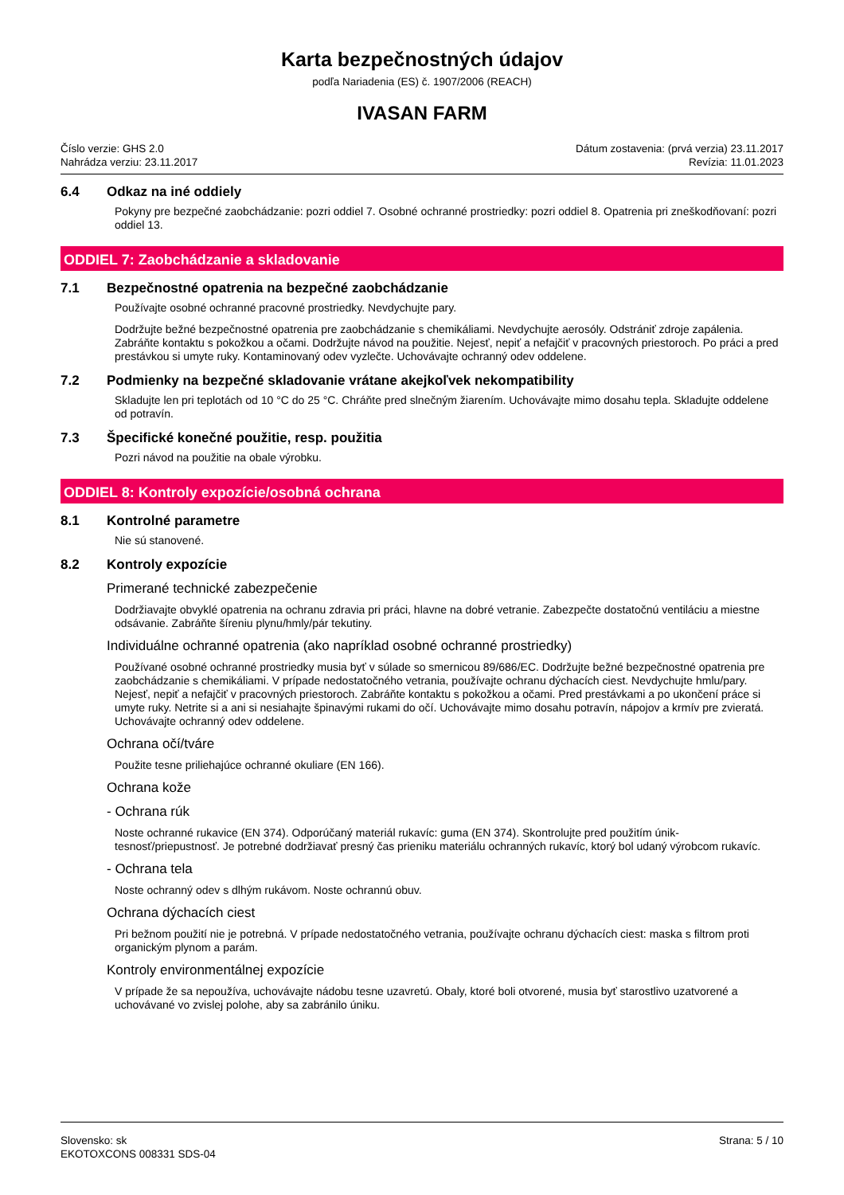Karta bezpečnostných údajov
podľa Nariadenia (ES) č. 1907/2006 (REACH)
IVASAN FARM
Číslo verzie: GHS 2.0
Nahrádza verziu: 23.11.2017
Dátum zostavenia: (prvá verzia) 23.11.2017
Revízia: 11.01.2023
6.4 Odkaz na iné oddiely
Pokyny pre bezpečné zaobchádzanie: pozri oddiel 7. Osobné ochranné prostriedky: pozri oddiel 8. Opatrenia pri zneškodňovaní: pozri oddiel 13.
ODDIEL 7: Zaobchádzanie a skladovanie
7.1 Bezpečnostné opatrenia na bezpečné zaobchádzanie
Používajte osobné ochranné pracovné prostriedky. Nevdychujte pary.
Dodržujte bežné bezpečnostné opatrenia pre zaobchádzanie s chemikáliami. Nevdychujte aerosóly. Odstrániť zdroje zapálenia. Zabráňte kontaktu s pokožkou a očami. Dodržujte návod na použitie. Nejesť, nepiť a nefajčiť v pracovných priestoroch. Po práci a pred prestávkou si umyte ruky. Kontaminovaný odev vyzlečte. Uchovávajte ochranný odev oddelene.
7.2 Podmienky na bezpečné skladovanie vrátane akejkoľvek nekompatibility
Skladujte len pri teplotách od 10 °C do 25 °C. Chráňte pred slnečným žiarením. Uchovávajte mimo dosahu tepla. Skladujte oddelene od potravín.
7.3 Špecifické konečné použitie, resp. použitia
Pozri návod na použitie na obale výrobku.
ODDIEL 8: Kontroly expozície/osobná ochrana
8.1 Kontrolné parametre
Nie sú stanovené.
8.2 Kontroly expozície
Primerané technické zabezpečenie
Dodržiavajte obvyklé opatrenia na ochranu zdravia pri práci, hlavne na dobré vetranie. Zabezpečte dostatočnú ventiláciu a miestne odsávanie. Zabráňte šíreniu plynu/hmly/pár tekutiny.
Individuálne ochranné opatrenia (ako napríklad osobné ochranné prostriedky)
Používané osobné ochranné prostriedky musia byť v súlade so smernicou 89/686/EC. Dodržujte bežné bezpečnostné opatrenia pre zaobchádzanie s chemikáliami. V prípade nedostatočného vetrania, používajte ochranu dýchacích ciest. Nevdychujte hmlu/pary. Nejesť, nepiť a nefajčiť v pracovných priestoroch. Zabráňte kontaktu s pokožkou a očami. Pred prestávkami a po ukončení práce si umyte ruky. Netrite si a ani si nesiahajte špinavými rukami do očí. Uchovávajte mimo dosahu potravín, nápojov a krmív pre zvieratá. Uchovávajte ochranný odev oddelene.
Ochrana očí/tváre
Použite tesne priliehajúce ochranné okuliare (EN 166).
Ochrana kože
- Ochrana rúk
Noste ochranné rukavice (EN 374). Odporúčaný materiál rukavíc: guma (EN 374). Skontrolujte pred použitím únik-tesnosť/priepustnosť. Je potrebné dodržiavať presný čas prieniku materiálu ochranných rukavíc, ktorý bol udaný výrobcom rukavíc.
- Ochrana tela
Noste ochranný odev s dlhým rukávom. Noste ochrannú obuv.
Ochrana dýchacích ciest
Pri bežnom použití nie je potrebná. V prípade nedostatočného vetrania, používajte ochranu dýchacích ciest: maska s filtrom proti organickým plynom a parám.
Kontroly environmentálnej expozície
V prípade že sa nepoužíva, uchovávajte nádobu tesne uzavretú. Obaly, ktoré boli otvorené, musia byť starostlivo uzatvorené a uchovávané vo zvislej polohe, aby sa zabránilo úniku.
Slovensko: sk
EKOTOXCONS 008331 SDS-04
Strana: 5 / 10